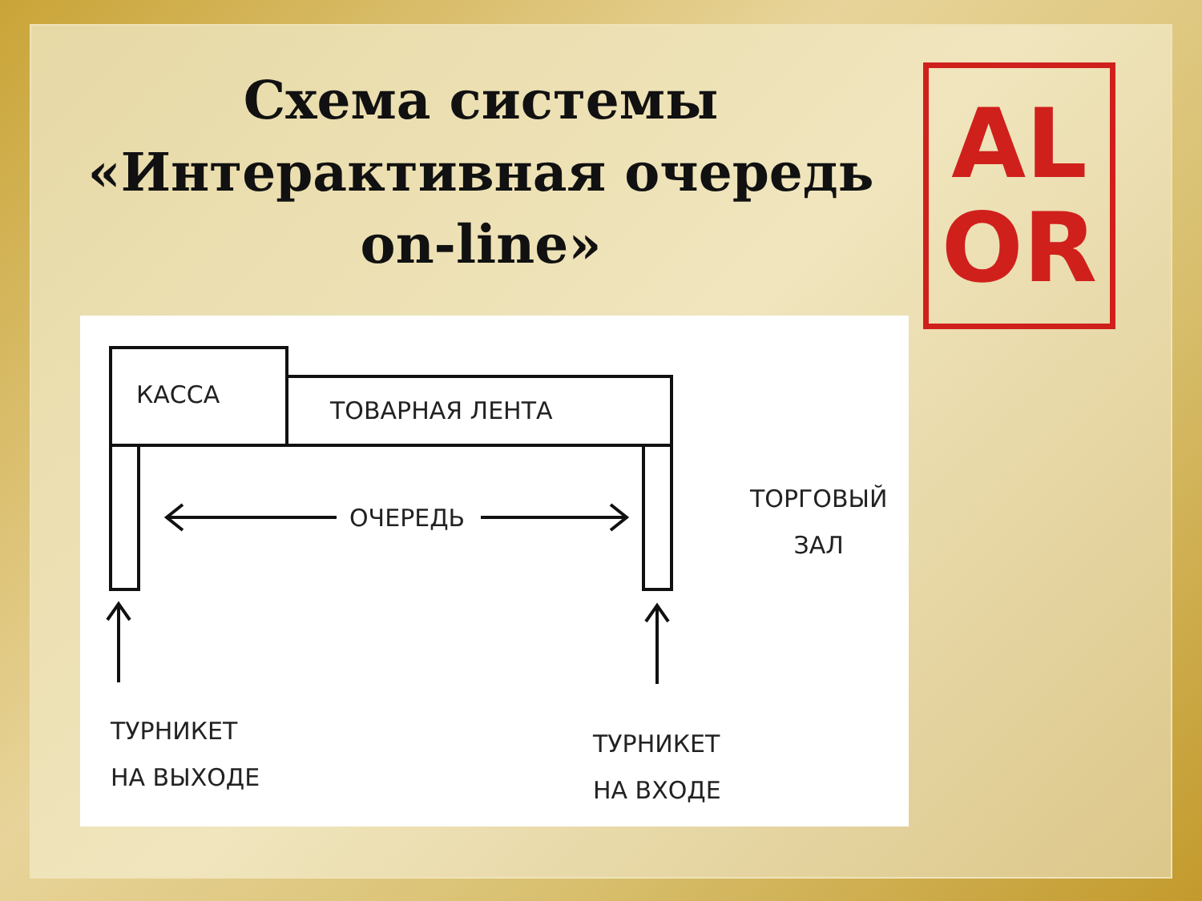Схема системы
«Интерактивная очередь
on-line»
AL
OR
КАССА
ТОВАРНАЯ ЛЕНТА
ОЧЕРЕДЬ
ТОРГОВЫЙ
ЗАЛ
ТУРНИКЕТ
НА ВЫХОДЕ
ТУРНИКЕТ
НА ВХОДЕ